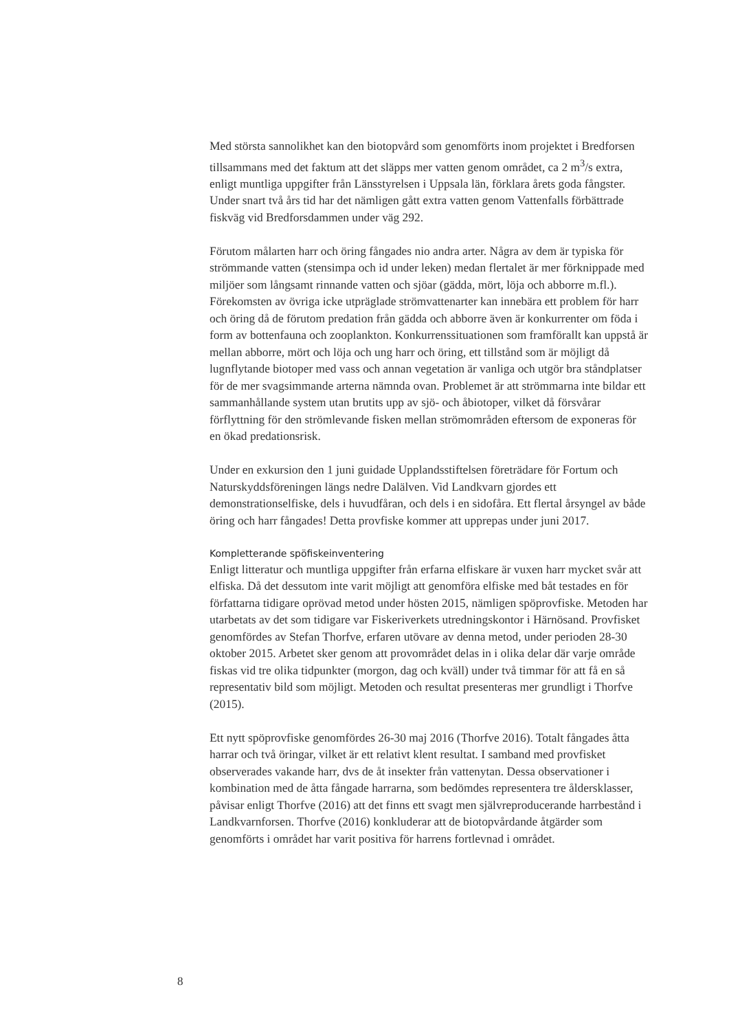Med största sannolikhet kan den biotopvård som genomförts inom projektet i Bredforsen tillsammans med det faktum att det släpps mer vatten genom området, ca 2 m<sup>3</sup>/s extra, enligt muntliga uppgifter från Länsstyrelsen i Uppsala län, förklara årets goda fångster. Under snart två års tid har det nämligen gått extra vatten genom Vattenfalls förbättrade fiskväg vid Bredforsdammen under väg 292.
Förutom målarten harr och öring fångades nio andra arter. Några av dem är typiska för strömmande vatten (stensimpa och id under leken) medan flertalet är mer förknippade med miljöer som långsamt rinnande vatten och sjöar (gädda, mört, löja och abborre m.fl.). Förekomsten av övriga icke utpräglade strömvattenarter kan innebära ett problem för harr och öring då de förutom predation från gädda och abborre även är konkurrenter om föda i form av bottenfauna och zooplankton. Konkurrenssituationen som framförallt kan uppstå är mellan abborre, mört och löja och ung harr och öring, ett tillstånd som är möjligt då lugnflytande biotoper med vass och annan vegetation är vanliga och utgör bra ståndplatser för de mer svagsimmande arterna nämnda ovan. Problemet är att strömmarna inte bildar ett sammanhållande system utan brutits upp av sjö- och åbiotoper, vilket då försvårar förflyttning för den strömlevande fisken mellan strömområden eftersom de exponeras för en ökad predationsrisk.
Under en exkursion den 1 juni guidade Upplandsstiftelsen företrädare för Fortum och Naturskyddsföreningen längs nedre Dalälven. Vid Landkvarn gjordes ett demonstrationselfiske, dels i huvudfåran, och dels i en sidofåra. Ett flertal årsyngel av både öring och harr fångades! Detta provfiske kommer att upprepas under juni 2017.
Kompletterande spöfiskeinventering
Enligt litteratur och muntliga uppgifter från erfarna elfiskare är vuxen harr mycket svår att elfiska. Då det dessutom inte varit möjligt att genomföra elfiske med båt testades en för författarna tidigare oprövad metod under hösten 2015, nämligen spöprovfiske. Metoden har utarbetats av det som tidigare var Fiskeriverkets utredningskontor i Härnösand. Provfisket genomfördes av Stefan Thorfve, erfaren utövare av denna metod, under perioden 28-30 oktober 2015. Arbetet sker genom att provområdet delas in i olika delar där varje område fiskas vid tre olika tidpunkter (morgon, dag och kväll) under två timmar för att få en så representativ bild som möjligt. Metoden och resultat presenteras mer grundligt i Thorfve (2015).
Ett nytt spöprovfiske genomfördes 26-30 maj 2016 (Thorfve 2016). Totalt fångades åtta harrar och två öringar, vilket är ett relativt klent resultat. I samband med provfisket observerades vakande harr, dvs de åt insekter från vattenytan. Dessa observationer i kombination med de åtta fångade harrarna, som bedömdes representera tre åldersklasser, påvisar enligt Thorfve (2016) att det finns ett svagt men självreproducerande harrbestånd i Landkvarnforsen. Thorfve (2016) konkluderar att de biotopvårdande åtgärder som genomförts i området har varit positiva för harrens fortlevnad i området.
8